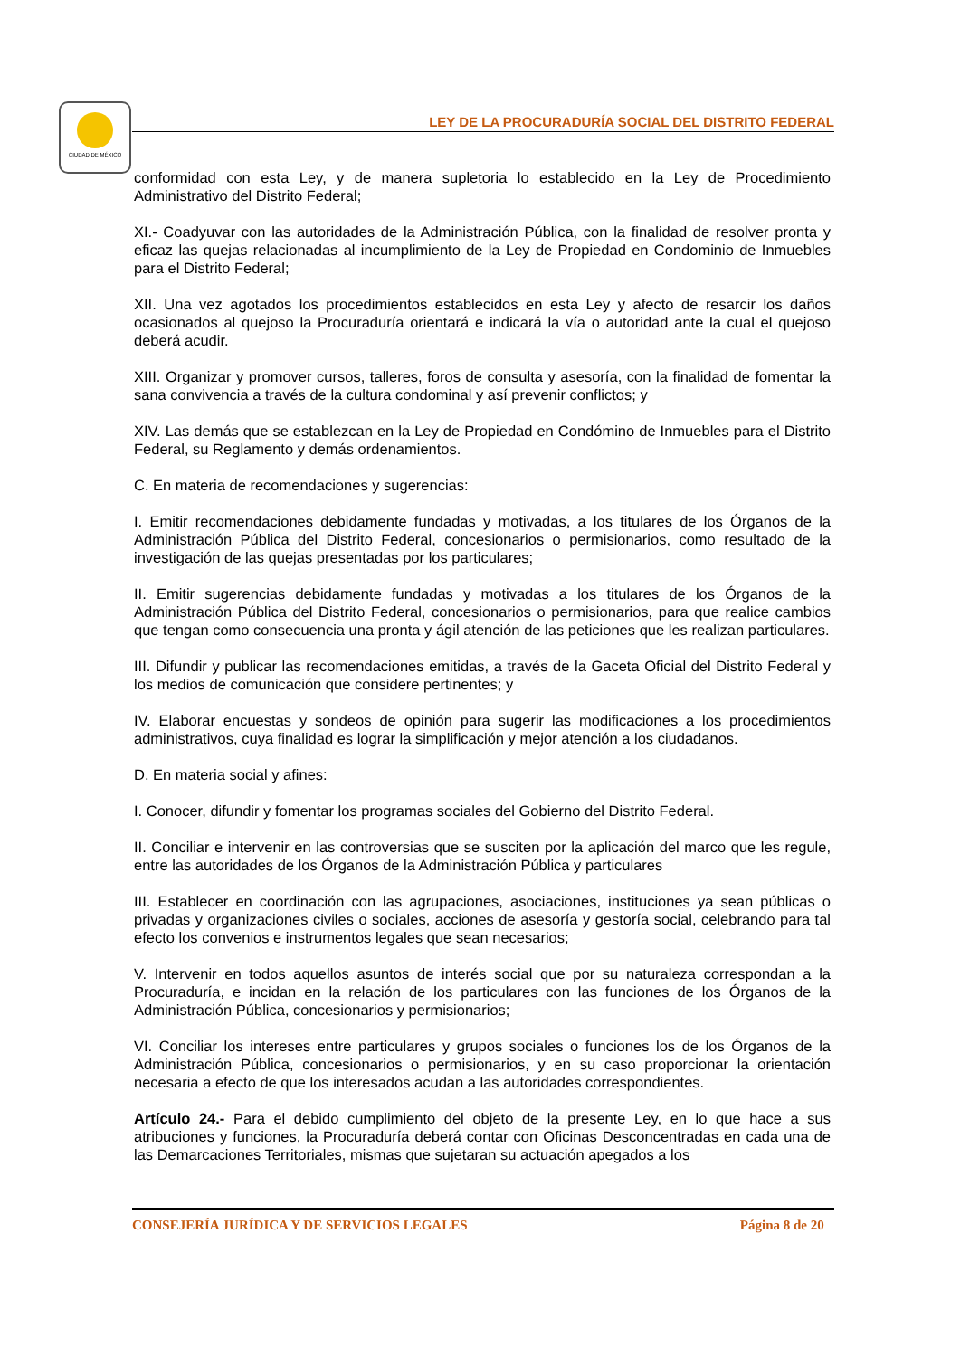CIUDAD DE MÉXICO
LEY DE LA PROCURADURÍA SOCIAL DEL DISTRITO FEDERAL
conformidad con esta Ley, y de manera supletoria lo establecido en la Ley de Procedimiento Administrativo del Distrito Federal;
XI.- Coadyuvar con las autoridades de la Administración Pública, con la finalidad de resolver pronta y eficaz las quejas relacionadas al incumplimiento de la Ley de Propiedad en Condominio de Inmuebles para el Distrito Federal;
XII. Una vez agotados los procedimientos establecidos en esta Ley y afecto de resarcir los daños ocasionados al quejoso la Procuraduría orientará e indicará la vía o autoridad ante la cual el quejoso deberá acudir.
XIII. Organizar y promover cursos, talleres, foros de consulta y asesoría, con la finalidad de fomentar la sana convivencia a través de la cultura condominal y así prevenir conflictos; y
XIV. Las demás que se establezcan en la Ley de Propiedad en Condómino de Inmuebles para el Distrito Federal, su Reglamento y demás ordenamientos.
C. En materia de recomendaciones y sugerencias:
I. Emitir recomendaciones debidamente fundadas y motivadas, a los titulares de los Órganos de la Administración Pública del Distrito Federal, concesionarios o permisionarios, como resultado de la investigación de las quejas presentadas por los particulares;
II. Emitir sugerencias debidamente fundadas y motivadas a los titulares de los Órganos de la Administración Pública del Distrito Federal, concesionarios o permisionarios, para que realice cambios que tengan como consecuencia una pronta y ágil atención de las peticiones que les realizan particulares.
III. Difundir y publicar las recomendaciones emitidas, a través de la Gaceta Oficial del Distrito Federal y los medios de comunicación que considere pertinentes; y
IV. Elaborar encuestas y sondeos de opinión para sugerir las modificaciones a los procedimientos administrativos, cuya finalidad es lograr la simplificación y mejor atención a los ciudadanos.
D. En materia social y afines:
I. Conocer, difundir y fomentar los programas sociales del Gobierno del Distrito Federal.
II. Conciliar e intervenir en las controversias que se susciten por la aplicación del marco que les regule, entre las autoridades de los Órganos de la Administración Pública y particulares
III. Establecer en coordinación con las agrupaciones, asociaciones, instituciones ya sean públicas o privadas y organizaciones civiles o sociales, acciones de asesoría y gestoría social, celebrando para tal efecto los convenios e instrumentos legales que sean necesarios;
V. Intervenir en todos aquellos asuntos de interés social que por su naturaleza correspondan a la Procuraduría, e incidan en la relación de los particulares con las funciones de los Órganos de la Administración Pública, concesionarios y permisionarios;
VI. Conciliar los intereses entre particulares y grupos sociales o funciones los de los Órganos de la Administración Pública, concesionarios o permisionarios, y en su caso proporcionar la orientación necesaria a efecto de que los interesados acudan a las autoridades correspondientes.
Artículo 24.- Para el debido cumplimiento del objeto de la presente Ley, en lo que hace a sus atribuciones y funciones, la Procuraduría deberá contar con Oficinas Desconcentradas en cada una de las Demarcaciones Territoriales, mismas que sujetaran su actuación apegados a los
CONSEJERÍA JURÍDICA Y DE SERVICIOS LEGALES Página 8 de 20